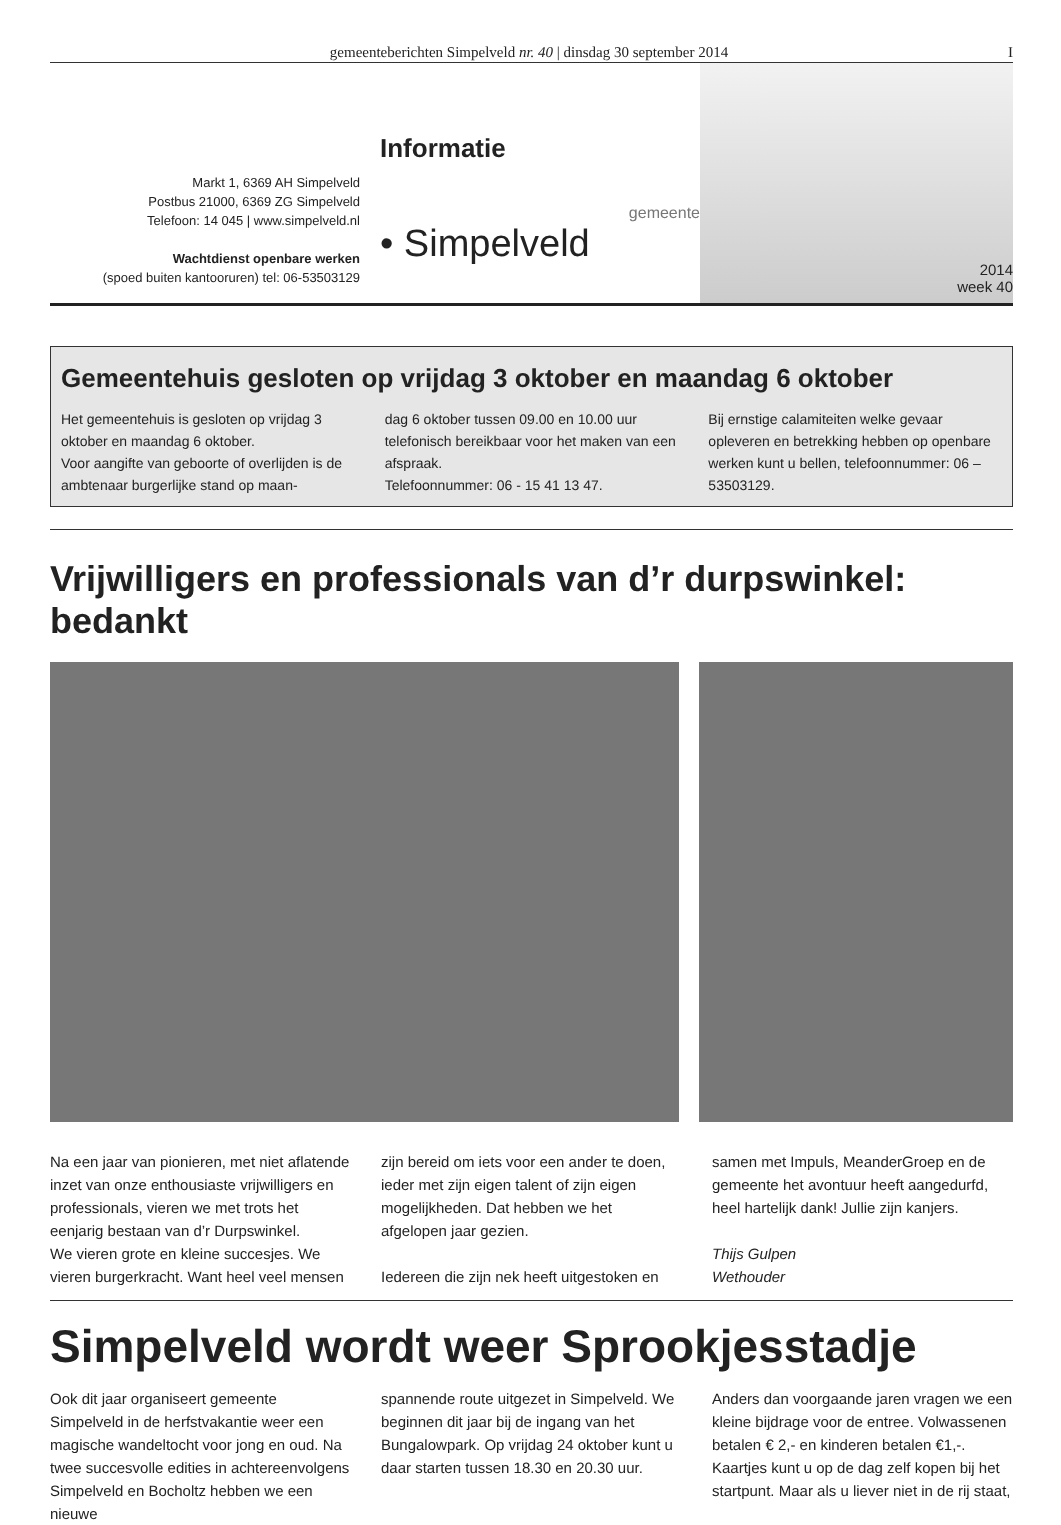gemeenteberichten Simpelveld nr. 40 | dinsdag 30 september 2014 I
Markt 1, 6369 AH Simpelveld
Postbus 21000, 6369 ZG Simpelveld
Telefoon: 14 045 | www.simpelveld.nl
Wachtdienst openbare werken
(spoed buiten kantooruren) tel: 06-53503129
Informatie
gemeente
• Simpelveld
2014
week 40
Gemeentehuis gesloten op vrijdag 3 oktober en maandag 6 oktober
Het gemeentehuis is gesloten op vrijdag 3 oktober en maandag 6 oktober.
Voor aangifte van geboorte of overlijden is de ambtenaar burgerlijke stand op maan-
dag 6 oktober tussen 09.00 en 10.00 uur telefonisch bereikbaar voor het maken van een afspraak.
Telefoonnummer: 06 - 15 41 13 47.
Bij ernstige calamiteiten welke gevaar opleveren en betrekking hebben op openbare werken kunt u bellen, telefoonnummer: 06 – 53503129.
Vrijwilligers en professionals van d’r durpswinkel: bedankt
Na een jaar van pionieren, met niet aflatende inzet van onze enthousiaste vrijwilligers en professionals, vieren we met trots het eenjarig bestaan van d’r Durpswinkel.
We vieren grote en kleine succesjes. We vieren burgerkracht. Want heel veel mensen
zijn bereid om iets voor een ander te doen, ieder met zijn eigen talent of zijn eigen mogelijkheden. Dat hebben we het afgelopen jaar gezien.
Iedereen die zijn nek heeft uitgestoken en
samen met Impuls, MeanderGroep en de gemeente het avontuur heeft aangedurfd, heel hartelijk dank! Jullie zijn kanjers.
Thijs Gulpen
Wethouder
Simpelveld wordt weer Sprookjesstadje
Ook dit jaar organiseert gemeente Simpelveld in de herfstvakantie weer een magische wandeltocht voor jong en oud. Na twee succesvolle edities in achtereenvolgens Simpelveld en Bocholtz hebben we een nieuwe
spannende route uitgezet in Simpelveld. We beginnen dit jaar bij de ingang van het Bungalowpark. Op vrijdag 24 oktober kunt u daar starten tussen 18.30 en 20.30 uur.
Anders dan voorgaande jaren vragen we een kleine bijdrage voor de entree. Volwassenen betalen € 2,- en kinderen betalen €1,-. Kaartjes kunt u op de dag zelf kopen bij het startpunt. Maar als u liever niet in de rij staat,